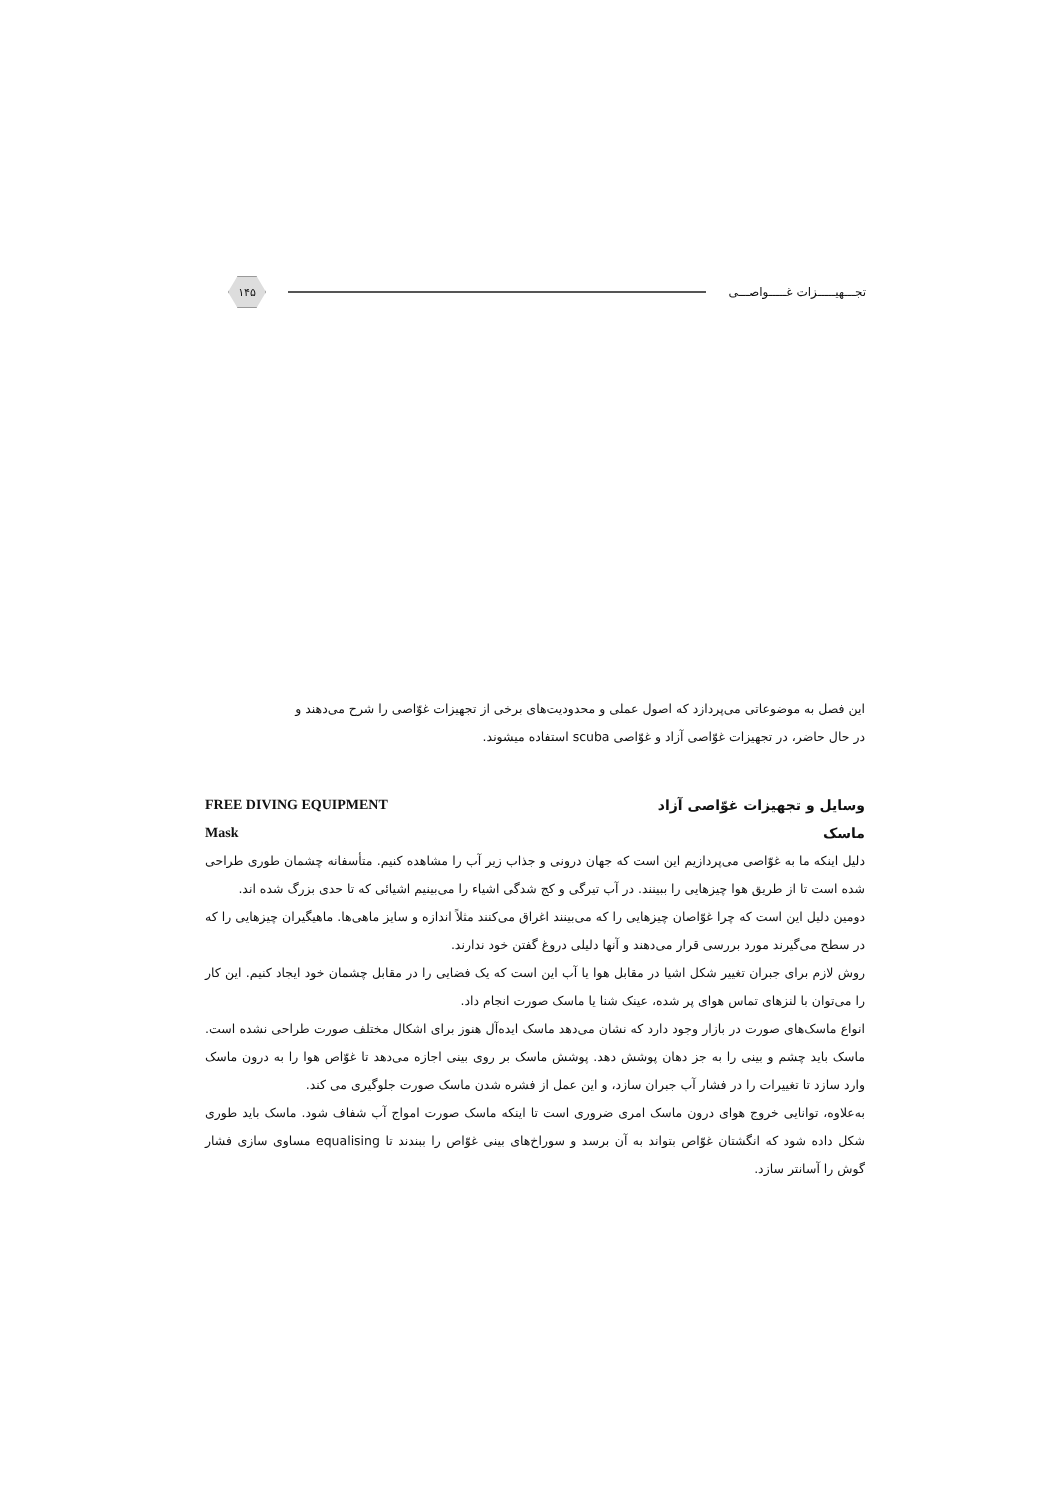تجـــهیـــــزات غـــــواصـــی
۱۴۵
این فصل به موضوعاتی می‌پردازد که اصول عملی و محدودیت‌های برخی از تجهیزات غوّاصی را شرح می‌دهند و
در حال حاضر، در تجهیزات غوّاصی آزاد و غوّاصی scuba استفاده میشوند.
وسایل و تجهیزات غوّاصی آزاد FREE DIVING EQUIPMENT
ماسک Mask
دلیل اینکه ما به غوّاصی می‌پردازیم این است که جهان درونی و جذاب زیر آب را مشاهده کنیم. متأسفانه چشمان طوری طراحی شده است تا از طریق هوا چیزهایی را ببینند. در آب تیرگی و کج شدگی اشیاء را می‌بینیم اشیائی که تا حدی بزرگ شده اند.
دومین دلیل این است که چرا غوّاصان چیزهایی را که می‌بینند اغراق می‌کنند مثلاً اندازه و سایز ماهی‌ها. ماهیگیران چیزهایی را که در سطح می‌گیرند مورد بررسی قرار می‌دهند و آنها دلیلی دروغ گفتن خود ندارند.
روش لازم برای جبران تغییر شکل اشیا در مقابل هوا یا آب این است که یک فضایی را در مقابل چشمان خود ایجاد کنیم. این کار را می‌توان با لنزهای تماس هوای پر شده، عینک شنا یا ماسک صورت انجام داد.
انواع ماسک‌های صورت در بازار وجود دارد که نشان می‌دهد ماسک ایده‌آل هنوز برای اشکال مختلف صورت طراحی نشده است. ماسک باید چشم و بینی را به جز دهان پوشش دهد. پوشش ماسک بر روی بینی اجازه می‌دهد تا غوّاص هوا را به درون ماسک وارد سازد تا تغییرات را در فشار آب جبران سازد، و این عمل از فشره شدن ماسک صورت جلوگیری می کند.
به‌علاوه، توانایی خروج هوای درون ماسک امری ضروری است تا اینکه ماسک صورت امواج آب شفاف شود. ماسک باید طوری شکل داده شود که انگشتان غوّاص بتواند به آن برسد و سوراخ‌های بینی غوّاص را ببندند تا equalising مساوی سازی فشار گوش را آسانتر سازد.